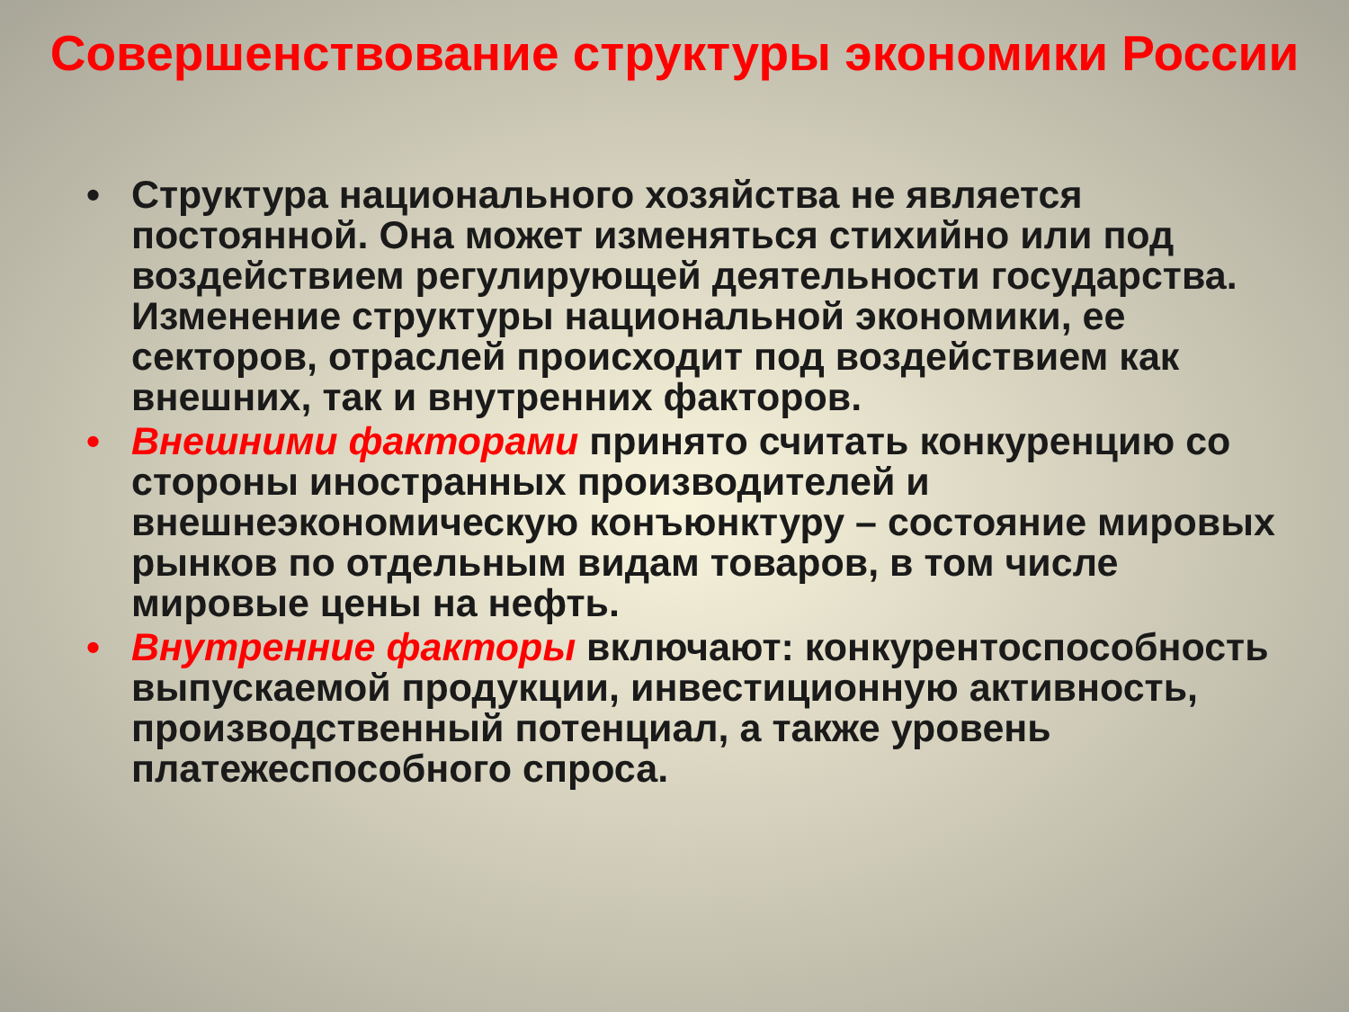Совершенствование структуры экономики России
• Структура национального хозяйства не является постоянной. Она может изменяться стихийно или под воздействием регулирующей деятельности государства. Изменение структуры национальной экономики, ее секторов, отраслей происходит под воздействием как внешних, так и внутренних факторов.
• Внешними факторами принято считать конкуренцию со стороны иностранных производителей и внешнеэкономическую конъюнктуру – состояние мировых рынков по отдельным видам товаров, в том числе мировые цены на нефть.
• Внутренние факторы включают: конкурентоспособность выпускаемой продукции, инвестиционную активность, производственный потенциал, а также уровень платежеспособного спроса.